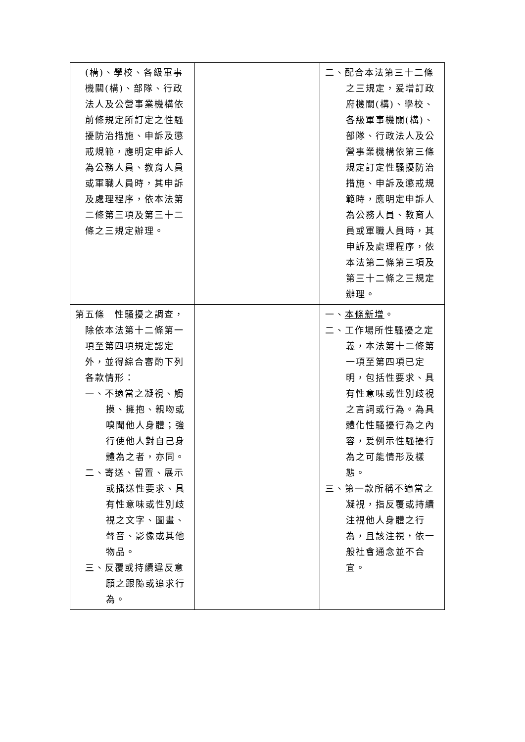| (構)、學校、各級軍事機關(構)、部隊、行政法人及公營事業機構依前條規定所訂定之性騷擾防治措施、申訴及懲戒規範，應明定申訴人為公務人員、教育人員或軍職人員時，其申訴及處理程序，依本法第二條第三項及第三十二條之三規定辦理。 | | 二、配合本法第三十二條之三規定，爰增訂政府機關(構)、學校、各級軍事機關(構)、部隊、行政法人及公營事業機構依第三條規定訂定性騷擾防治措施、申訴及懲戒規範時，應明定申訴人為公務人員、教育人員或軍職人員時，其申訴及處理程序，依本法第二條第三項及第三十二條之三規定辦理。 |
| 第五條 性騷擾之調查，除依本法第十二條第一項至第四項規定認定外，並得綜合審酌下列各款情形： 一、不適當之凝視、觸摸、擁抱、親吻或嗅聞他人身體；強行使他人對自己身體為之者，亦同。 二、寄送、留置、展示或播送性要求、具有性意味或性別歧視之文字、圖畫、聲音、影像或其他物品。 三、反覆或持續違反意願之跟隨或追求行為。 | | 一、 本條新增 。 二、工作場所性騷擾之定義，本法第十二條第一項至第四項已定明，包括性要求、具有性意味或性別歧視之言詞或行為。為具體化性騷擾行為之內容，爰例示性騷擾行為之可能情形及樣態。 三、第一款所稱不適當之凝視，指反覆或持續注視他人身體之行為，且該注視，依一般社會通念並不合宜。 |